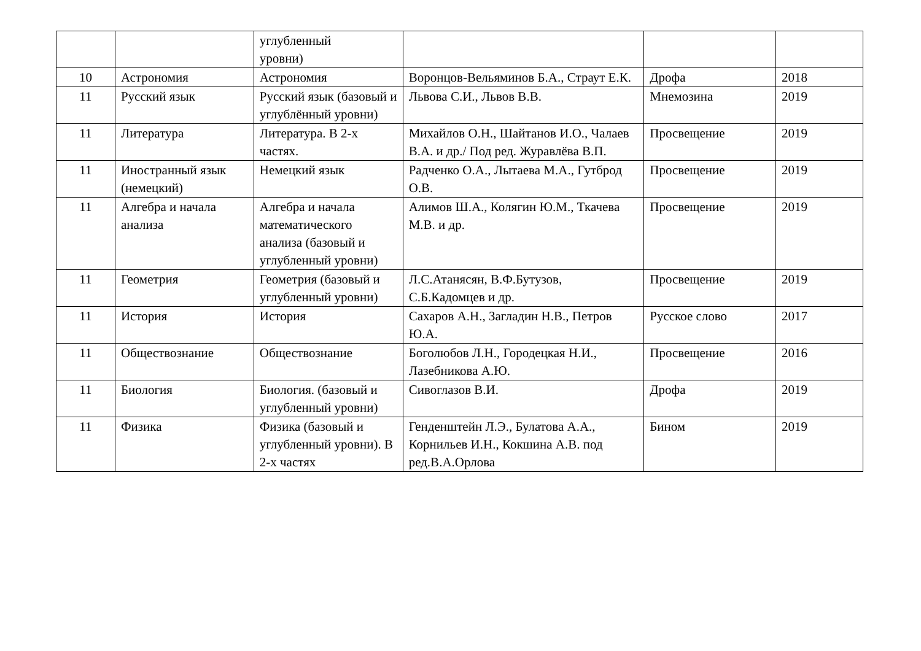| | | углубленный уровни) | | | |
| 10 | Астрономия | Астрономия | Воронцов-Вельяминов Б.А., Страут Е.К. | Дрофа | 2018 |
| 11 | Русский язык | Русский язык (базовый и углублённый уровни) | Львова С.И., Львов В.В. | Мнемозина | 2019 |
| 11 | Литература | Литература. В 2-х частях. | Михайлов О.Н., Шайтанов И.О., Чалаев В.А. и др./ Под ред. Журавлёва В.П. | Просвещение | 2019 |
| 11 | Иностранный язык (немецкий) | Немецкий язык | Радченко О.А., Лытаева М.А., Гутброд О.В. | Просвещение | 2019 |
| 11 | Алгебра и начала анализа | Алгебра и начала математического анализа (базовый и углубленный уровни) | Алимов Ш.А., Колягин Ю.М., Ткачева М.В. и др. | Просвещение | 2019 |
| 11 | Геометрия | Геометрия (базовый и углубленный уровни) | Л.С.Атанясян, В.Ф.Бутузов, С.Б.Кадомцев и др. | Просвещение | 2019 |
| 11 | История | История | Сахаров А.Н., Загладин Н.В., Петров Ю.А. | Русское слово | 2017 |
| 11 | Обществознание | Обществознание | Боголюбов Л.Н., Городецкая Н.И., Лазебникова А.Ю. | Просвещение | 2016 |
| 11 | Биология | Биология. (базовый и углубленный уровни) | Сивоглазов В.И. | Дрофа | 2019 |
| 11 | Физика | Физика (базовый и углубленный уровни). В 2-х частях | Генденштейн Л.Э., Булатова А.А., Корнильев И.Н., Кокшина А.В. под ред.В.А.Орлова | Бином | 2019 |